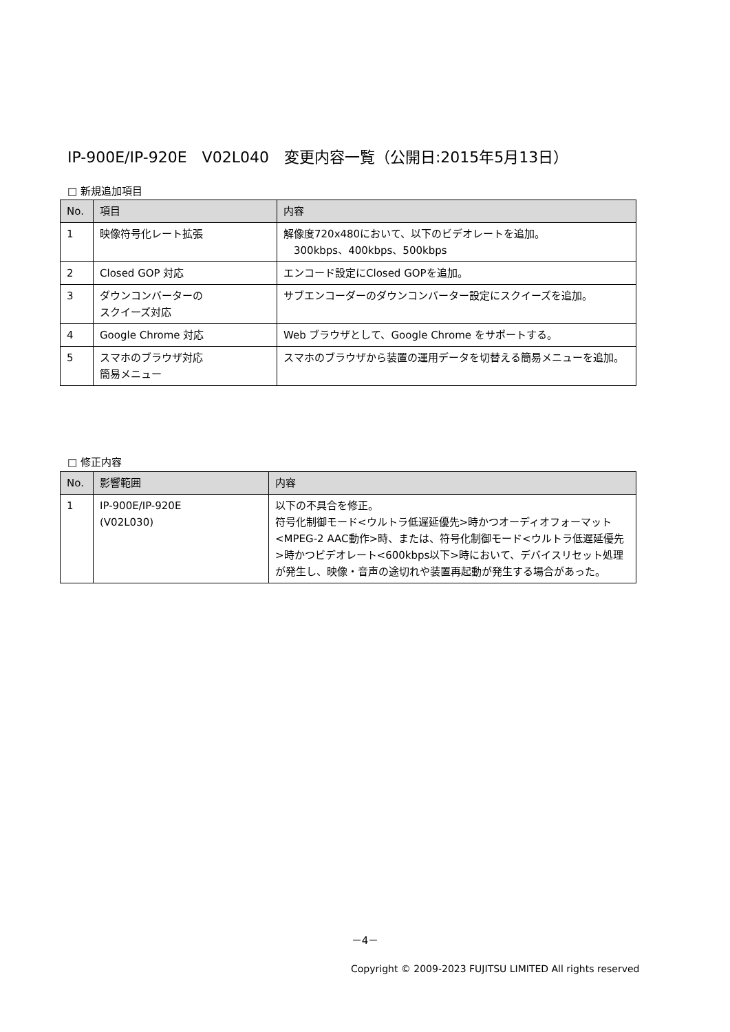IP-900E/IP-920E　V02L040　変更内容一覧（公開日:2015年5月13日）
□ 新規追加項目
| No. | 項目 | 内容 |
| --- | --- | --- |
| 1 | 映像符号化レート拡張 | 解像度720x480において、以下のビデオレートを追加。 300kbps、400kbps、500kbps |
| 2 | Closed GOP 対応 | エンコード設定にClosed GOPを追加。 |
| 3 | ダウンコンバーターの スクイーズ対応 | サブエンコーダーのダウンコンバーター設定にスクイーズを追加。 |
| 4 | Google Chrome 対応 | Web ブラウザとして、Google Chrome をサポートする。 |
| 5 | スマホのブラウザ対応 簡易メニュー | スマホのブラウザから装置の運用データを切替える簡易メニューを追加。 |
□ 修正内容
| No. | 影響範囲 | 内容 |
| --- | --- | --- |
| 1 | IP-900E/IP-920E (V02L030) | 以下の不具合を修正。 符号化制御モード<ウルトラ低遅延優先>時かつオーディオフォーマット<MPEG-2 AAC動作>時、または、符号化制御モード<ウルトラ低遅延優先>時かつビデオレート<600kbps以下>時において、デバイスリセット処理が発生し、映像・音声の途切れや装置再起動が発生する場合があった。 |
－4－
Copyright © 2009-2023 FUJITSU LIMITED All rights reserved